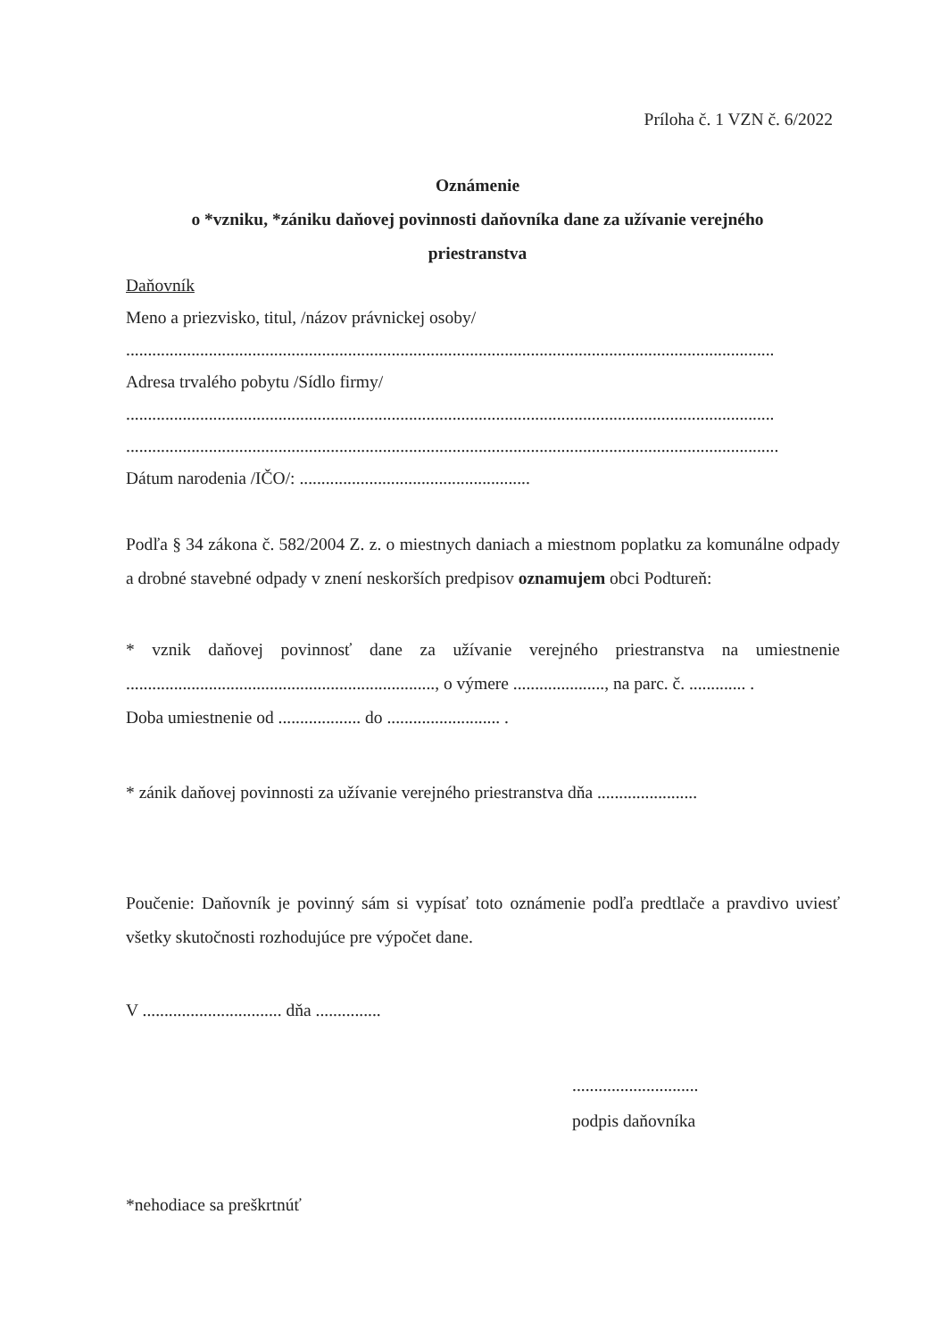Príloha č. 1 VZN č. 6/2022
Oznámenie
o *vzniku, *zániku daňovej povinnosti daňovníka dane za užívanie verejného
priestranstva
Daňovník
Meno a priezvisko, titul, /názov právnickej osoby/
......................................................................................................................................................................
Adresa trvalého pobytu /Sídlo firmy/
......................................................................................................................................................................
......................................................................................................................................................................
Dátum narodenia /IČO/: .....................................................
Podľa § 34 zákona č. 582/2004 Z. z. o miestnych daniach a miestnom poplatku za komunálne odpady a drobné stavebné odpady v znení neskorších predpisov oznamujem obci Podtureň:
* vznik daňovej povinnosť dane za užívanie verejného priestranstva na umiestnenie ......................................................................., o výmere ....................., na parc. č. ............. .
Doba umiestnenie od ................... do .......................... .
* zánik daňovej povinnosti za užívanie verejného priestranstva dňa .......................
Poučenie: Daňovník je povinný sám si vypísať toto oznámenie podľa predtlače a pravdivo uviesť všetky skutočnosti rozhodujúce pre výpočet dane.
V ................................ dňa ...............
.............................
podpis daňovníka
*nehodiace sa preškrtnúť